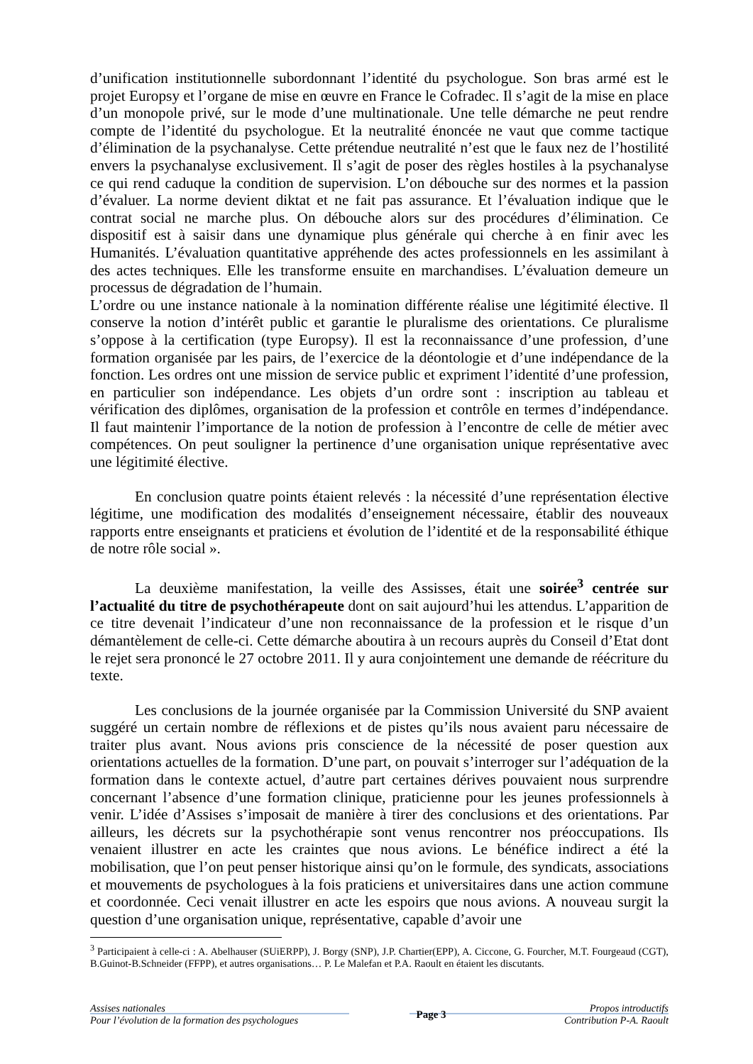d’unification institutionnelle subordonnant l’identité du psychologue. Son bras armé est le projet Europsy et l’organe de mise en œuvre en France le Cofradec. Il s’agit de la mise en place d’un monopole privé, sur le mode d’une multinationale. Une telle démarche ne peut rendre compte de l’identité du psychologue. Et la neutralité énoncée ne vaut que comme tactique d’élimination de la psychanalyse. Cette prétendue neutralité n’est que le faux nez de l’hostilité envers la psychanalyse exclusivement. Il s’agit de poser des règles hostiles à la psychanalyse ce qui rend caduque la condition de supervision. L’on débouche sur des normes et la passion d’évaluer. La norme devient diktat et ne fait pas assurance. Et l’évaluation indique que le contrat social ne marche plus. On débouche alors sur des procédures d’élimination. Ce dispositif est à saisir dans une dynamique plus générale qui cherche à en finir avec les Humanités. L’évaluation quantitative appréhende des actes professionnels en les assimilant à des actes techniques. Elle les transforme ensuite en marchandises. L’évaluation demeure un processus de dégradation de l’humain.
L’ordre ou une instance nationale à la nomination différente réalise une légitimité élective. Il conserve la notion d’intérêt public et garantie le pluralisme des orientations. Ce pluralisme s’oppose à la certification (type Europsy). Il est la reconnaissance d’une profession, d’une formation organisée par les pairs, de l’exercice de la déontologie et d’une indépendance de la fonction. Les ordres ont une mission de service public et expriment l’identité d’une profession, en particulier son indépendance. Les objets d’un ordre sont : inscription au tableau et vérification des diplômes, organisation de la profession et contrôle en termes d’indépendance. Il faut maintenir l’importance de la notion de profession à l’encontre de celle de métier avec compétences. On peut souligner la pertinence d’une organisation unique représentative avec une légitimité élective.
En conclusion quatre points étaient relevés : la nécessité d’une représentation élective légitime, une modification des modalités d’enseignement nécessaire, établir des nouveaux rapports entre enseignants et praticiens et évolution de l’identité et de la responsabilité éthique de notre rôle social ».
La deuxième manifestation, la veille des Assisses, était une soirée<sup>3</sup> centrée sur l’actualité du titre de psychothérapeute dont on sait aujourd’hui les attendus. L’apparition de ce titre devenait l’indicateur d’une non reconnaissance de la profession et le risque d’un démantèlement de celle-ci. Cette démarche aboutira à un recours auprès du Conseil d’Etat dont le rejet sera prononcé le 27 octobre 2011. Il y aura conjointement une demande de réécriture du texte.
Les conclusions de la journée organisée par la Commission Université du SNP avaient suggéré un certain nombre de réflexions et de pistes qu’ils nous avaient paru nécessaire de traiter plus avant. Nous avions pris conscience de la nécessité de poser question aux orientations actuelles de la formation. D’une part, on pouvait s’interroger sur l’adéquation de la formation dans le contexte actuel, d’autre part certaines dérives pouvaient nous surprendre concernant l’absence d’une formation clinique, praticienne pour les jeunes professionnels à venir. L’idée d’Assises s’imposait de manière à tirer des conclusions et des orientations. Par ailleurs, les décrets sur la psychothérapie sont venus rencontrer nos préoccupations. Ils venaient illustrer en acte les craintes que nous avions. Le bénéfice indirect a été la mobilisation, que l’on peut penser historique ainsi qu’on le formule, des syndicats, associations et mouvements de psychologues à la fois praticiens et universitaires dans une action commune et coordonnée. Ceci venait illustrer en acte les espoirs que nous avions. A nouveau surgit la question d’une organisation unique, représentative, capable d’avoir une
<sup>3</sup> Participaient à celle-ci : A. Abelhauser (SUiERPP), J. Borgy (SNP), J.P. Chartier(EPP), A. Ciccone, G. Fourcher, M.T. Fourgeaud (CGT), B.Guinot-B.Schneider (FFPP), et autres organisations… P. Le Malefan et P.A. Raoult en étaient les discutants.
Assises nationales
Pour l’évolution de la formation des psychologues
Page 3
Propos introductifs
Contribution P-A. Raoult